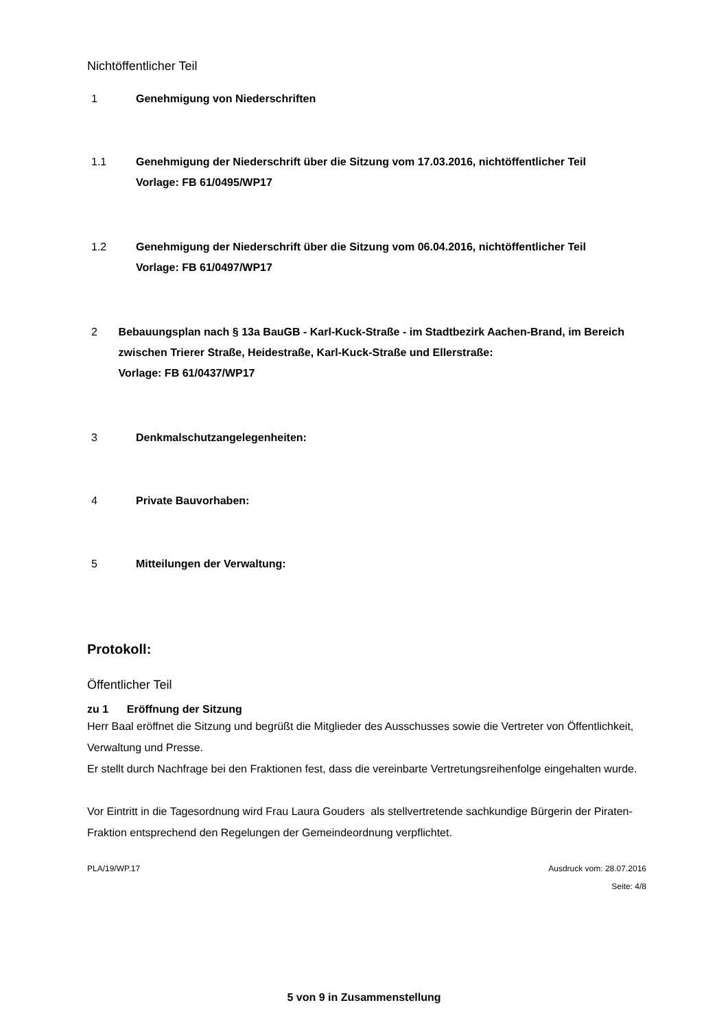Nichtöffentlicher Teil
1 Genehmigung von Niederschriften
1.1 Genehmigung der Niederschrift über die Sitzung vom 17.03.2016, nichtöffentlicher Teil
Vorlage: FB 61/0495/WP17
1.2 Genehmigung der Niederschrift über die Sitzung vom 06.04.2016, nichtöffentlicher Teil
Vorlage: FB 61/0497/WP17
2 Bebauungsplan nach § 13a BauGB - Karl-Kuck-Straße - im Stadtbezirk Aachen-Brand, im Bereich zwischen Trierer Straße, Heidestraße, Karl-Kuck-Straße und Ellerstraße:
Vorlage: FB 61/0437/WP17
3 Denkmalschutzangelegenheiten:
4 Private Bauvorhaben:
5 Mitteilungen der Verwaltung:
Protokoll:
Öffentlicher Teil
zu 1 Eröffnung der Sitzung
Herr Baal eröffnet die Sitzung und begrüßt die Mitglieder des Ausschusses sowie die Vertreter von Öffentlichkeit, Verwaltung und Presse.
Er stellt durch Nachfrage bei den Fraktionen fest, dass die vereinbarte Vertretungsreihenfolge eingehalten wurde.
Vor Eintritt in die Tagesordnung wird Frau Laura Gouders als stellvertretende sachkundige Bürgerin der Piraten-Fraktion entsprechend den Regelungen der Gemeindeordnung verpflichtet.
PLA/19/WP.17 Ausdruck vom: 28.07.2016
Seite: 4/8
5 von 9 in Zusammenstellung